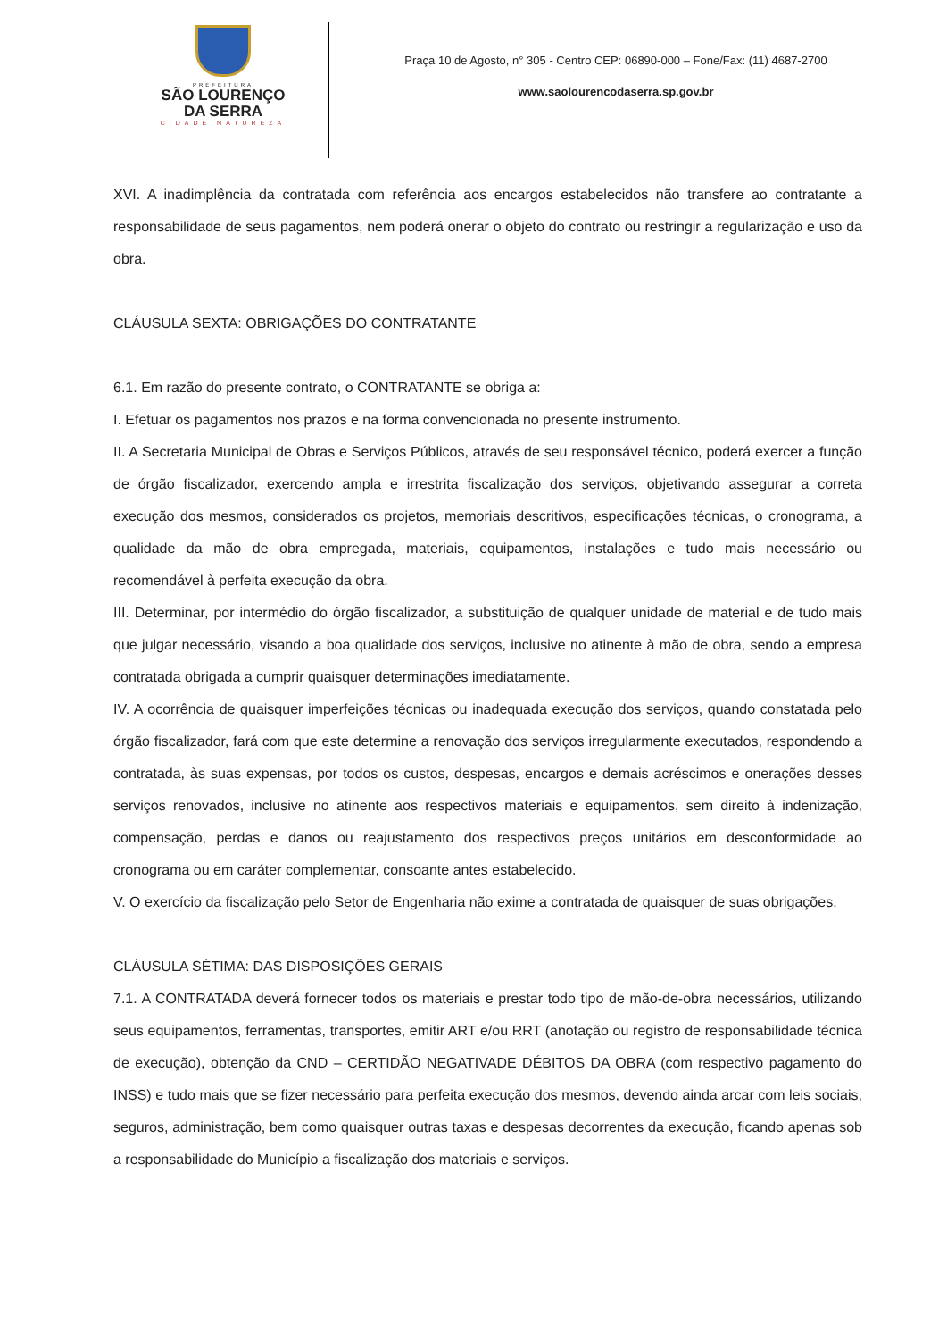PREFEITURA
SÃO LOURENÇO
DA SERRA
CIDADE NATUREZA
Praça 10 de Agosto, n° 305 - Centro CEP: 06890-000 – Fone/Fax: (11) 4687-2700
www.saolourencodaserra.sp.gov.br
XVI. A inadimplência da contratada com referência aos encargos estabelecidos não transfere ao contratante a responsabilidade de seus pagamentos, nem poderá onerar o objeto do contrato ou restringir a regularização e uso da obra.
CLÁUSULA SEXTA: OBRIGAÇÕES DO CONTRATANTE
6.1. Em razão do presente contrato, o CONTRATANTE se obriga a:
I. Efetuar os pagamentos nos prazos e na forma convencionada no presente instrumento.
II. A Secretaria Municipal de Obras e Serviços Públicos, através de seu responsável técnico, poderá exercer a função de órgão fiscalizador, exercendo ampla e irrestrita fiscalização dos serviços, objetivando assegurar a correta execução dos mesmos, considerados os projetos, memoriais descritivos, especificações técnicas, o cronograma, a qualidade da mão de obra empregada, materiais, equipamentos, instalações e tudo mais necessário ou recomendável à perfeita execução da obra.
III. Determinar, por intermédio do órgão fiscalizador, a substituição de qualquer unidade de material e de tudo mais que julgar necessário, visando a boa qualidade dos serviços, inclusive no atinente à mão de obra, sendo a empresa contratada obrigada a cumprir quaisquer determinações imediatamente.
IV. A ocorrência de quaisquer imperfeições técnicas ou inadequada execução dos serviços, quando constatada pelo órgão fiscalizador, fará com que este determine a renovação dos serviços irregularmente executados, respondendo a contratada, às suas expensas, por todos os custos, despesas, encargos e demais acréscimos e onerações desses serviços renovados, inclusive no atinente aos respectivos materiais e equipamentos, sem direito à indenização, compensação, perdas e danos ou reajustamento dos respectivos preços unitários em desconformidade ao cronograma ou em caráter complementar, consoante antes estabelecido.
V. O exercício da fiscalização pelo Setor de Engenharia não exime a contratada de quaisquer de suas obrigações.
CLÁUSULA SÉTIMA: DAS DISPOSIÇÕES GERAIS
7.1. A CONTRATADA deverá fornecer todos os materiais e prestar todo tipo de mão-de-obra necessários, utilizando seus equipamentos, ferramentas, transportes, emitir ART e/ou RRT (anotação ou registro de responsabilidade técnica de execução), obtenção da CND – CERTIDÃO NEGATIVADE DÉBITOS DA OBRA (com respectivo pagamento do INSS) e tudo mais que se fizer necessário para perfeita execução dos mesmos, devendo ainda arcar com leis sociais, seguros, administração, bem como quaisquer outras taxas e despesas decorrentes da execução, ficando apenas sob a responsabilidade do Município a fiscalização dos materiais e serviços.